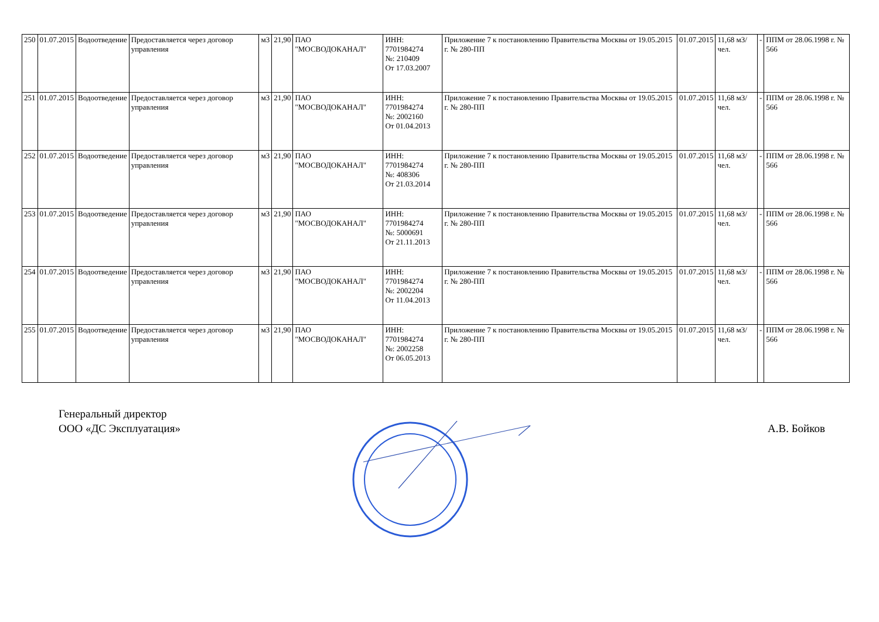| 250 | 01.07.2015 | Водоотведение | Предоставляется через договор управления | м3 | 21,90 | ПАО "МОСВОДОКАНАЛ" | ИНН: 7701984274 №: 210409 От 17.03.2007 | Приложение 7 к постановлению Правительства Москвы от 19.05.2015 г. № 280-ПП | 01.07.2015 | 11,68 м3/чел. | - | ППМ от 28.06.1998 г. № 566 |
| 251 | 01.07.2015 | Водоотведение | Предоставляется через договор управления | м3 | 21,90 | ПАО "МОСВОДОКАНАЛ" | ИНН: 7701984274 №: 2002160 От 01.04.2013 | Приложение 7 к постановлению Правительства Москвы от 19.05.2015 г. № 280-ПП | 01.07.2015 | 11,68 м3/чел. | - | ППМ от 28.06.1998 г. № 566 |
| 252 | 01.07.2015 | Водоотведение | Предоставляется через договор управления | м3 | 21,90 | ПАО "МОСВОДОКАНАЛ" | ИНН: 7701984274 №: 408306 От 21.03.2014 | Приложение 7 к постановлению Правительства Москвы от 19.05.2015 г. № 280-ПП | 01.07.2015 | 11,68 м3/чел. | - | ППМ от 28.06.1998 г. № 566 |
| 253 | 01.07.2015 | Водоотведение | Предоставляется через договор управления | м3 | 21,90 | ПАО "МОСВОДОКАНАЛ" | ИНН: 7701984274 №: 5000691 От 21.11.2013 | Приложение 7 к постановлению Правительства Москвы от 19.05.2015 г. № 280-ПП | 01.07.2015 | 11,68 м3/чел. | - | ППМ от 28.06.1998 г. № 566 |
| 254 | 01.07.2015 | Водоотведение | Предоставляется через договор управления | м3 | 21,90 | ПАО "МОСВОДОКАНАЛ" | ИНН: 7701984274 №: 2002204 От 11.04.2013 | Приложение 7 к постановлению Правительства Москвы от 19.05.2015 г. № 280-ПП | 01.07.2015 | 11,68 м3/чел. | - | ППМ от 28.06.1998 г. № 566 |
| 255 | 01.07.2015 | Водоотведение | Предоставляется через договор управления | м3 | 21,90 | ПАО "МОСВОДОКАНАЛ" | ИНН: 7701984274 №: 2002258 От 06.05.2013 | Приложение 7 к постановлению Правительства Москвы от 19.05.2015 г. № 280-ПП | 01.07.2015 | 11,68 м3/чел. | - | ППМ от 28.06.1998 г. № 566 |
Генеральный директор
ООО «ДС Эксплуатация»
А.В. Бойков